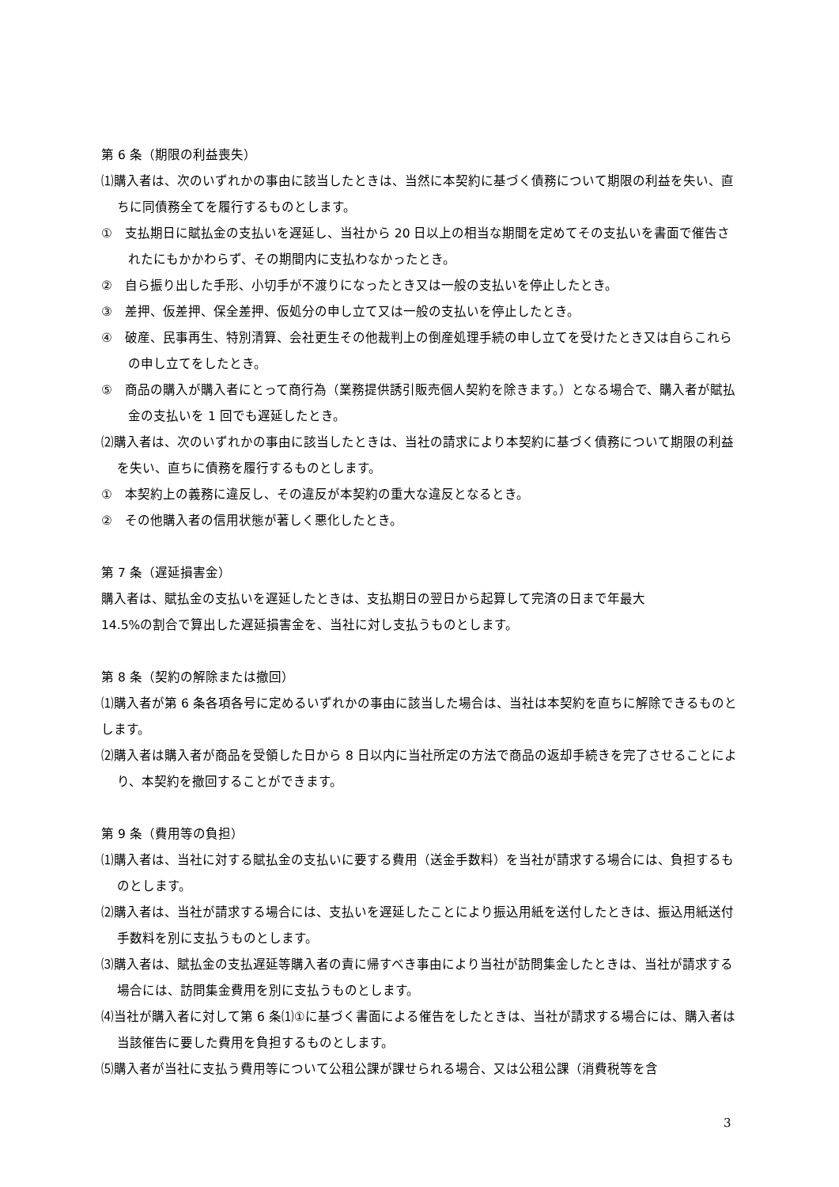第 6 条（期限の利益喪失）
⑴購入者は、次のいずれかの事由に該当したときは、当然に本契約に基づく債務について期限の利益を失い、直ちに同債務全てを履行するものとします。
①　支払期日に賦払金の支払いを遅延し、当社から 20 日以上の相当な期間を定めてその支払いを書面で催告されたにもかかわらず、その期間内に支払わなかったとき。
②　自ら振り出した手形、小切手が不渡りになったとき又は一般の支払いを停止したとき。
③　差押、仮差押、保全差押、仮処分の申し立て又は一般の支払いを停止したとき。
④　破産、民事再生、特別清算、会社更生その他裁判上の倒産処理手続の申し立てを受けたとき又は自らこれらの申し立てをしたとき。
⑤　商品の購入が購入者にとって商行為（業務提供誘引販売個人契約を除きます。）となる場合で、購入者が賦払金の支払いを 1 回でも遅延したとき。
⑵購入者は、次のいずれかの事由に該当したときは、当社の請求により本契約に基づく債務について期限の利益を失い、直ちに債務を履行するものとします。
①　本契約上の義務に違反し、その違反が本契約の重大な違反となるとき。
②　その他購入者の信用状態が著しく悪化したとき。
第 7 条（遅延損害金）
購入者は、賦払金の支払いを遅延したときは、支払期日の翌日から起算して完済の日まで年最大
14.5%の割合で算出した遅延損害金を、当社に対し支払うものとします。
第 8 条（契約の解除または撤回）
⑴購入者が第 6 条各項各号に定めるいずれかの事由に該当した場合は、当社は本契約を直ちに解除できるものとします。
⑵購入者は購入者が商品を受領した日から 8 日以内に当社所定の方法で商品の返却手続きを完了させることにより、本契約を撤回することができます。
第 9 条（費用等の負担）
⑴購入者は、当社に対する賦払金の支払いに要する費用（送金手数料）を当社が請求する場合には、負担するものとします。
⑵購入者は、当社が請求する場合には、支払いを遅延したことにより振込用紙を送付したときは、振込用紙送付手数料を別に支払うものとします。
⑶購入者は、賦払金の支払遅延等購入者の責に帰すべき事由により当社が訪問集金したときは、当社が請求する場合には、訪問集金費用を別に支払うものとします。
⑷当社が購入者に対して第 6 条⑴①に基づく書面による催告をしたときは、当社が請求する場合には、購入者は当該催告に要した費用を負担するものとします。
⑸購入者が当社に支払う費用等について公租公課が課せられる場合、又は公租公課（消費税等を含
3